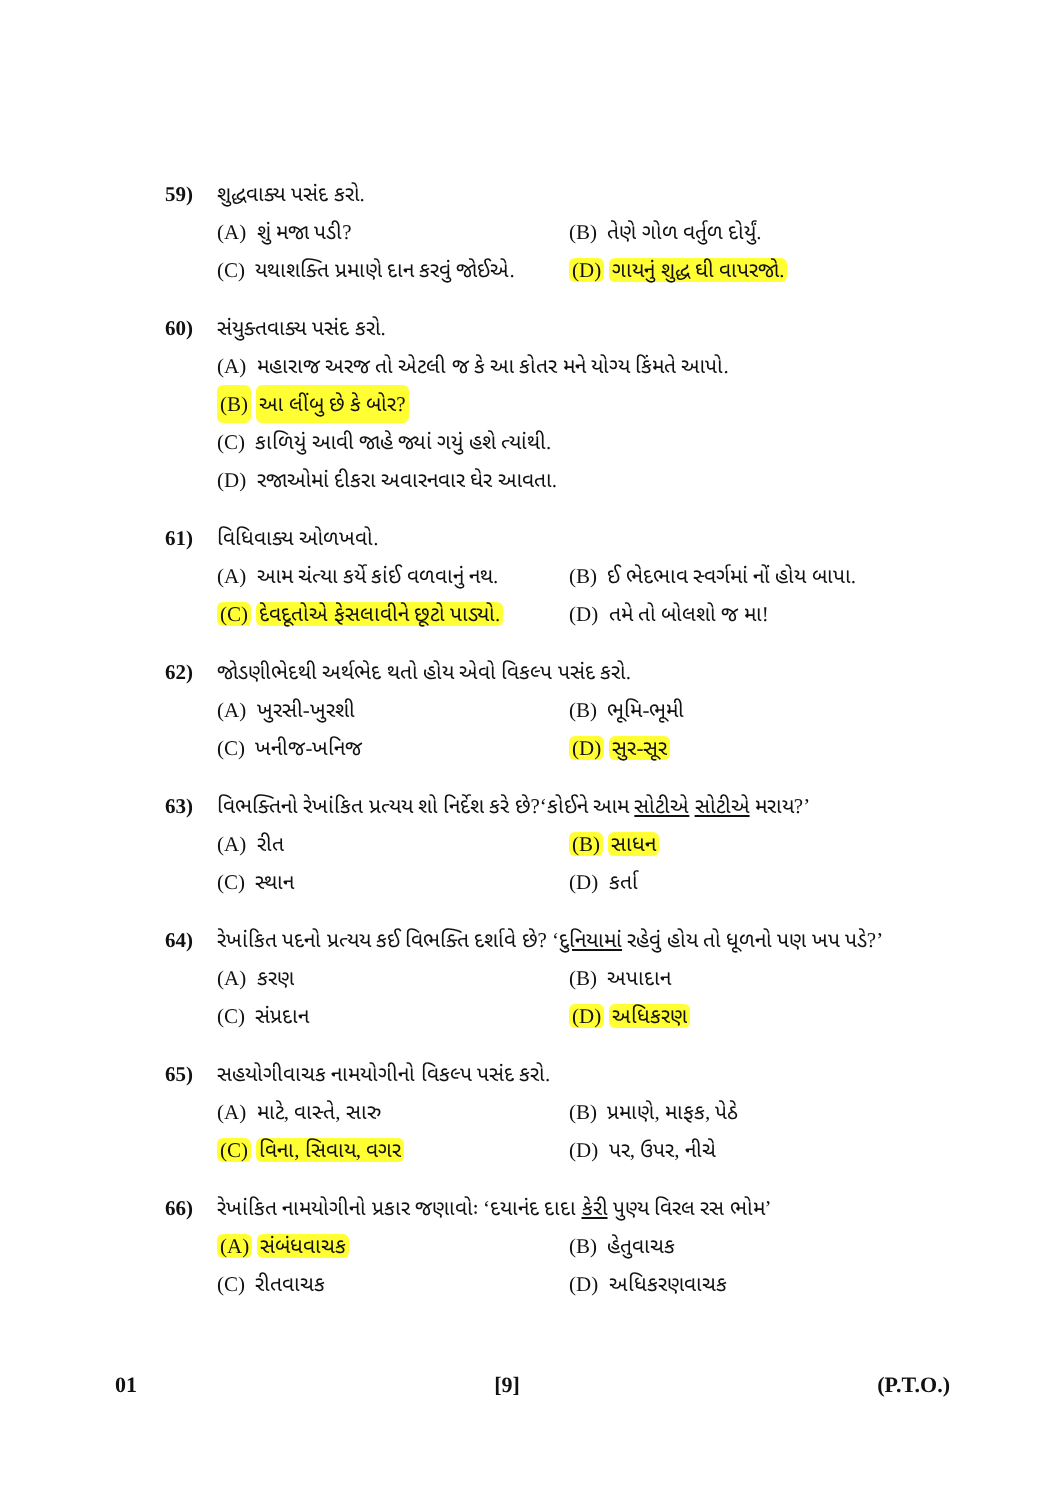59) શુદ્ધવાક્ય પસંદ કરો.
(A) શું મજા પડી? (B) તેણે ગોળ વર્તુળ દોર્યું.
(C) યથાશક્તિ પ્રમાણે દાન કરવું જોઈએ.
(D) ગાયનું શુદ્ધ ઘી વાપરજો.
60) સંયુક્તવાક્ય પસંદ કરો.
(A) મહારાજ અરજ તો એટલી જ કે આ કોતર મને યોગ્ય કિંમતે આપો.
(B) આ લીંબુ છે કે બોર?
(C) કાળિયું આવી જાહે જ્યાં ગયું હશે ત્યાંથી.
(D) રજાઓમાં દીકરા અવારનવાર ઘેર આવતા.
61) વિધિવાક્ય ઓળખવો.
(A) આમ ચંત્યા કર્યે કાંઈ વળવાનું નથ.
(B) ઈ ભેદભાવ સ્વર્ગમાં નોં હોય બાપા.
(C) દેવદૂતોએ ફેસલાવીને છૂટો પાડ્યો.
(D) તમે તો બોલશો જ મા!
62) જોડણીભેદથી અર્થભેદ થતો હોય એવો વિકલ્પ પસંદ કરો.
(A) ખુરસી-ખુરશી (B) ભૂમિ-ભૂમી
(C) ખનીજ-ખનિજ (D) સુર-સૂર
63) વિભક્તિનો રેખાંકિત પ્રત્યય શો નિર્દેશ કરે છે?‘કોઈને આમ સોટીએ સોટીએ મરાય?’
(A) રીત (B) સાધન
(C) સ્થાન (D) કર્તા
64) રેખાંકિત પદનો પ્રત્યય કઈ વિભક્તિ દર્શાવે છે? ‘દુનિયામાં રહેવું હોય તો ધૂળનો પણ ખપ પડે?’
(A) કરણ (B) અપાદાન
(C) સંપ્રદાન (D) અધિકરણ
65) સહયોગીવાચક નામયોગીનો વિકલ્પ પસંદ કરો.
(A) માટે, વાસ્તે, સારુ (B) પ્રમાણે, માફક, પેઠે
(C) વિના, સિવાય, વગર (D) પર, ઉપર, નીચે
66) રેખાંકિત નામયોગીનો પ્રકાર જણાવોઃ ‘દયાનંદ દાદા કેરી પુણ્ય વિરલ રસ ભોમ’
(A) સંબંધવાચક (B) હેતુવાચક
(C) રીતવાચક (D) અધિકરણવાચક
01 [9] (P.T.O.)